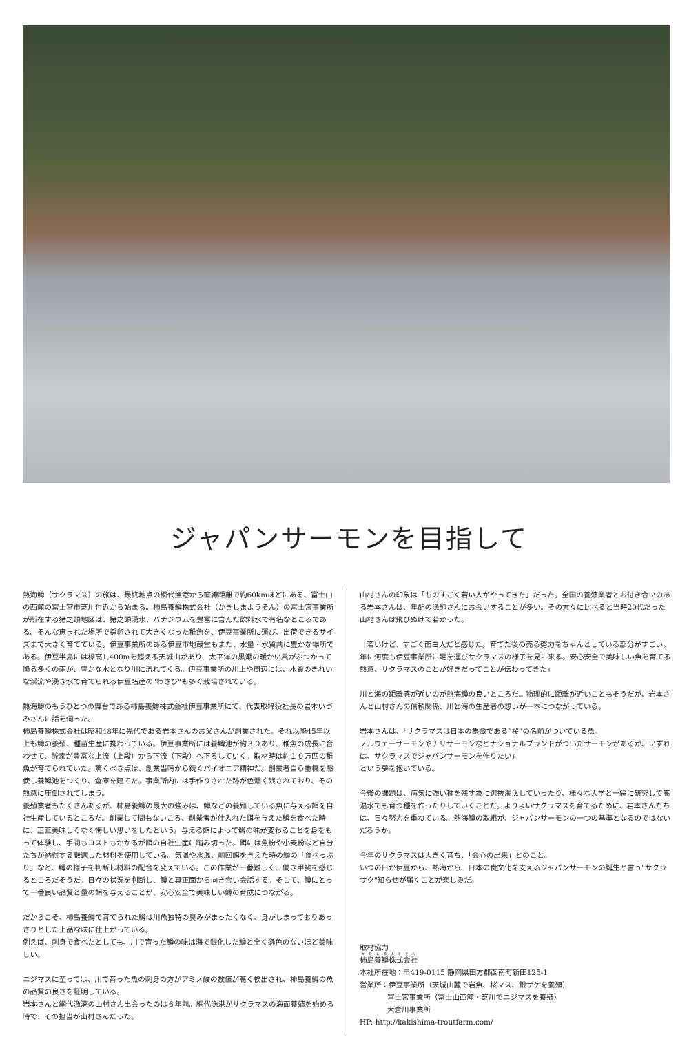ジャパンサーモンを目指して
熱海鱒（サクラマス）の旅は、最終地点の網代漁港から直線距離で約60kmほどにある、富士山の西麓の富士宮市芝川付近から始まる。柿島養鱒株式会社（かきしまようそん）の富士宮事業所が所在する猪之頭地区は、猪之頭湧水、バナジウムを豊富に含んだ飲料水で有名なところである。そんな恵まれた場所で採卵されて大きくなった稚魚を、伊豆事業所に運び、出荷できるサイズまで大きく育てている。伊豆事業所のある伊豆市地蔵堂もまた、水量・水質共に豊かな場所である。伊豆半島には標高1,400mを超える天城山があり、太平洋の黒潮の暖かい風がぶつかって降る多くの雨が、豊かな水となり川に流れてくる。伊豆事業所の川上や周辺には、水質のきれいな渓流や湧き水で育てられる伊豆名産の"わさび"も多く栽培されている。
熱海鱒のもうひとつの舞台である柿島養鱒株式会社伊豆事業所にて、代表取締役社長の岩本いづみさんに話を伺った。
柿島養鱒株式会社は昭和48年に先代である岩本さんのお父さんが創業された。それ以降45年以上も鱒の養殖、種苗生産に携わっている。伊豆事業所には養鱒池が約３０あり、稚魚の成長に合わせて、酸素が豊富な上流（上段）から下流（下段）へ下ろしていく。取材時は約１０万匹の稚魚が育てられていた。驚くべき点は、創業当時から続くパイオニア精神だ。創業者自ら重機を駆使し養鱒池をつくり、倉庫を建てた。事業所内には手作りされた跡が色濃く残されており、その熱意に圧倒されてしまう。
養殖業者もたくさんあるが、柿島養鱒の最大の強みは、鱒などの養殖している魚に与える餌を自社生産しているところだ。創業して間もないころ、創業者が仕入れた餌を与えた鱒を食べた時に、正直美味しくなく悔しい思いをしたという。与える餌によって鱒の味が変わることを身をもって体験し、手間もコストもかかるが餌の自社生産に踏み切った。餌には魚粉や小麦粉など自分たちが納得する厳選した材料を使用している。気温や水温、前回餌を与えた時の鱒の「食べっぷり」など、鱒の様子を判断し材料の配合を変えている。この作業が一番難しく、働き甲斐を感じるところだそうだ。日々の状況を判断し、鱒と真正面から向き合い会話する。そして、鱒にとって一番良い品質と量の餌を与えることが、安心安全で美味しい鱒の育成につながる。
だからこそ、柿島養鱒で育てられた鱒は川魚独特の臭みがまったくなく、身がしまっておりあっさりとした上品な味に仕上がっている。
例えば、刺身で食べたとしても、川で育った鱒の味は海で銀化した鱒と全く遜色のないほど美味しい。
ニジマスに至っては、川で育った魚の刺身の方がアミノ酸の数値が高く検出され、柿島養鱒の魚の品質の良さを証明している。
岩本さんと網代漁港の山村さん出会ったのは６年前。網代漁港がサクラマスの海面養殖を始める時で、その担当が山村さんだった。
山村さんの印象は「ものすごく若い人がやってきた」だった。全国の養殖業者とお付き合いのある岩本さんは、年配の漁師さんにお会いすることが多い。その方々に比べると当時20代だった山村さんは飛びぬけて若かった。
「若いけど、すごく面白人だと感じた。育てた後の売る努力をちゃんとしている部分がすごい。年に何度も伊豆事業所に足を運びサクラマスの様子を見に来る。安心安全で美味しい魚を育てる熱意、サクラマスのことが好きだってことが伝わってきた」
川と海の距離感が近いのが熱海鱒の良いところだ。物理的に距離が近いこともそうだが、岩本さんと山村さんの信頼関係、川と海の生産者の想いが一本につながっている。
岩本さんは、「サクラマスは日本の象徴である”桜”の名前がついている魚。
ノルウェーサーモンやチリサーモンなどナショナルブランドがついたサーモンがあるが、いずれは、サクラマスでジャパンサーモンを作りたい」
という夢を抱いている。
今後の課題は、病気に強い種を残す為に選抜淘汰していったり、様々な大学と一緒に研究して高温水でも育つ種を作ったりしていくことだ。よりよいサクラマスを育てるために、岩本さんたちは、日々努力を重ねている。熱海鱒の取組が、ジャパンサーモンの一つの基準となるのではないだろうか。
今年のサクラマスは大きく育ち、「会心の出来」とのこと。
いつの日か伊豆から、熱海から、日本の食文化を支えるジャパンサーモンの誕生と言う"サクラサク"知らせが届くことが楽しみだ。
取材協力
柿島養鱒株式会社
本社所在地：〒419-0115 静岡県田方郡函南町新田125-1
営業所：伊豆事業所（天城山麓で岩魚、桜マス、銀ザケを養殖）
富士宮事業所（富士山西麓・芝川でニジマスを養殖）
大倉川事業所
HP: http://kakishima-troutfarm.com/